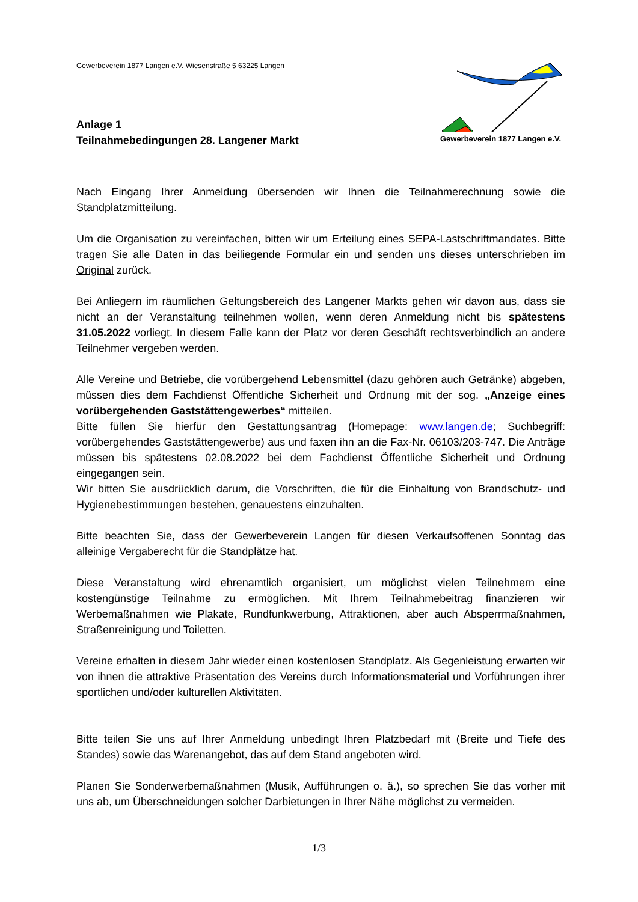Gewerbeverein 1877 Langen e.V. Wiesenstraße 5 63225 Langen
Anlage 1
Teilnahmebedingungen 28. Langener Markt
Gewerbeverein 1877 Langen e.V.
Nach Eingang Ihrer Anmeldung übersenden wir Ihnen die Teilnahmerechnung sowie die Standplatzmitteilung.
Um die Organisation zu vereinfachen, bitten wir um Erteilung eines SEPA-Lastschriftmandates. Bitte tragen Sie alle Daten in das beiliegende Formular ein und senden uns dieses unterschrieben im Original zurück.
Bei Anliegern im räumlichen Geltungsbereich des Langener Markts gehen wir davon aus, dass sie nicht an der Veranstaltung teilnehmen wollen, wenn deren Anmeldung nicht bis spätestens 31.05.2022 vorliegt. In diesem Falle kann der Platz vor deren Geschäft rechtsverbindlich an andere Teilnehmer vergeben werden.
Alle Vereine und Betriebe, die vorübergehend Lebensmittel (dazu gehören auch Getränke) abgeben, müssen dies dem Fachdienst Öffentliche Sicherheit und Ordnung mit der sog. „Anzeige eines vorübergehenden Gaststättengewerbes“ mitteilen.
Bitte füllen Sie hierfür den Gestattungsantrag (Homepage: www.langen.de; Suchbegriff: vorübergehendes Gaststättengewerbe) aus und faxen ihn an die Fax-Nr. 06103/203-747. Die Anträge müssen bis spätestens 02.08.2022 bei dem Fachdienst Öffentliche Sicherheit und Ordnung eingegangen sein.
Wir bitten Sie ausdrücklich darum, die Vorschriften, die für die Einhaltung von Brandschutz- und Hygienebestimmungen bestehen, genauestens einzuhalten.
Bitte beachten Sie, dass der Gewerbeverein Langen für diesen Verkaufsoffenen Sonntag das alleinige Vergaberecht für die Standplätze hat.
Diese Veranstaltung wird ehrenamtlich organisiert, um möglichst vielen Teilnehmern eine kostengünstige Teilnahme zu ermöglichen. Mit Ihrem Teilnahmebeitrag finanzieren wir Werbemaßnahmen wie Plakate, Rundfunkwerbung, Attraktionen, aber auch Absperrmaßnahmen, Straßenreinigung und Toiletten.
Vereine erhalten in diesem Jahr wieder einen kostenlosen Standplatz. Als Gegenleistung erwarten wir von ihnen die attraktive Präsentation des Vereins durch Informationsmaterial und Vorführungen ihrer sportlichen und/oder kulturellen Aktivitäten.
Bitte teilen Sie uns auf Ihrer Anmeldung unbedingt Ihren Platzbedarf mit (Breite und Tiefe des Standes) sowie das Warenangebot, das auf dem Stand angeboten wird.
Planen Sie Sonderwerbemaßnahmen (Musik, Aufführungen o. ä.), so sprechen Sie das vorher mit uns ab, um Überschneidungen solcher Darbietungen in Ihrer Nähe möglichst zu vermeiden.
1/3